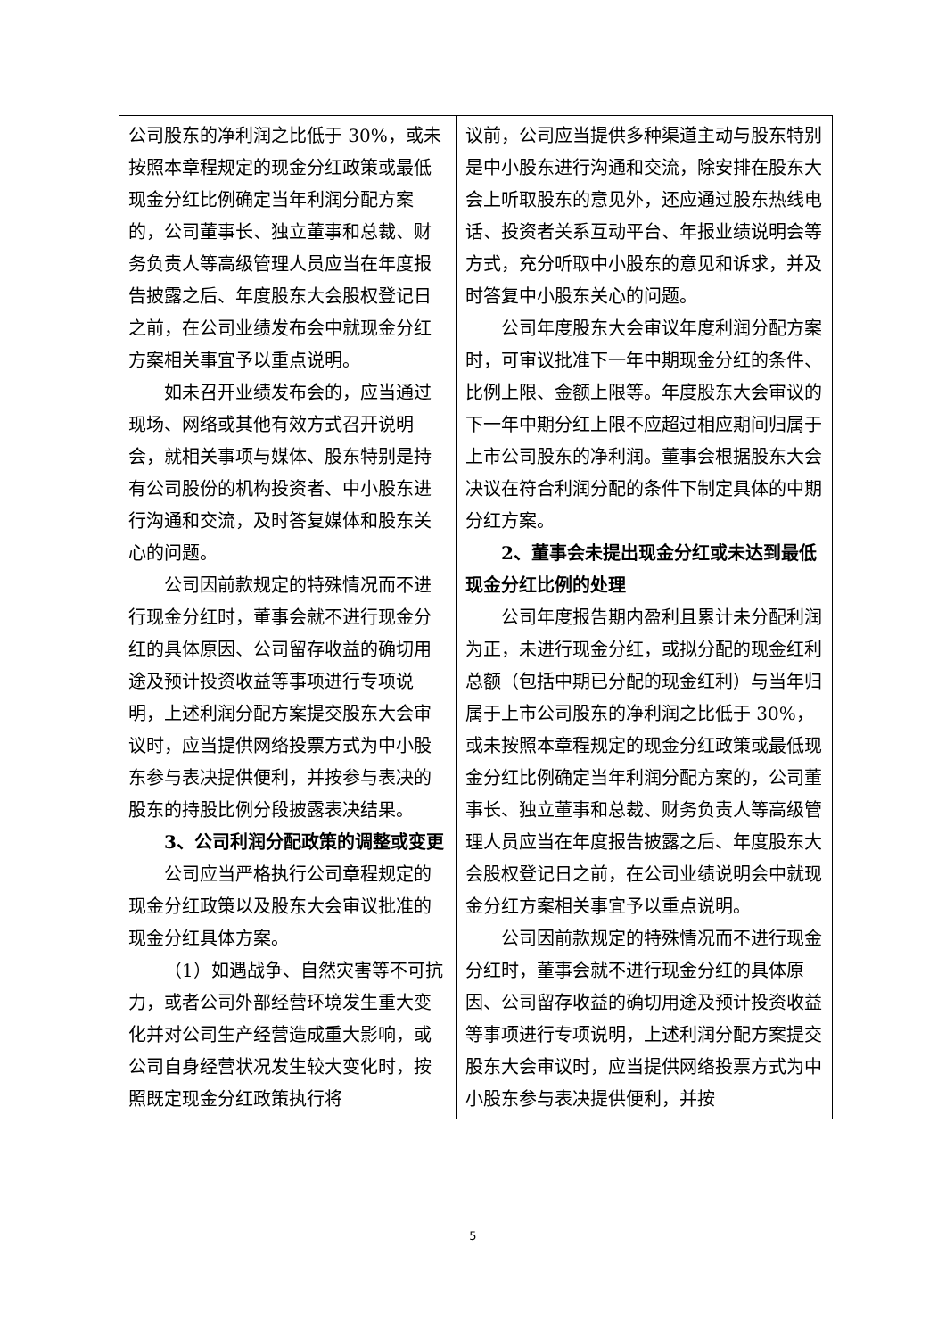| 公司股东的净利润之比低于 30%，或未按照本章程规定的现金分红政策或最低现金分红比例确定当年利润分配方案的，公司董事长、独立董事和总裁、财务负责人等高级管理人员应当在年度报告披露之后、年度股东大会股权登记日之前，在公司业绩发布会中就现金分红方案相关事宜予以重点说明。 如未召开业绩发布会的，应当通过现场、网络或其他有效方式召开说明会，就相关事项与媒体、股东特别是持有公司股份的机构投资者、中小股东进行沟通和交流，及时答复媒体和股东关心的问题。 公司因前款规定的特殊情况而不进行现金分红时，董事会就不进行现金分红的具体原因、公司留存收益的确切用途及预计投资收益等事项进行专项说明，上述利润分配方案提交股东大会审议时，应当提供网络投票方式为中小股东参与表决提供便利，并按参与表决的股东的持股比例分段披露表决结果。 3、公司利润分配政策的调整或变更 公司应当严格执行公司章程规定的现金分红政策以及股东大会审议批准的现金分红具体方案。 （1）如遇战争、自然灾害等不可抗力，或者公司外部经营环境发生重大变化并对公司生产经营造成重大影响，或公司自身经营状况发生较大变化时，按照既定现金分红政策执行将 | 议前，公司应当提供多种渠道主动与股东特别是中小股东进行沟通和交流，除安排在股东大会上听取股东的意见外，还应通过股东热线电话、投资者关系互动平台、年报业绩说明会等方式，充分听取中小股东的意见和诉求，并及时答复中小股东关心的问题。 公司年度股东大会审议年度利润分配方案时，可审议批准下一年中期现金分红的条件、比例上限、金额上限等。年度股东大会审议的下一年中期分红上限不应超过相应期间归属于上市公司股东的净利润。董事会根据股东大会决议在符合利润分配的条件下制定具体的中期分红方案。 2、董事会未提出现金分红或未达到最低现金分红比例的处理 公司年度报告期内盈利且累计未分配利润为正，未进行现金分红，或拟分配的现金红利总额（包括中期已分配的现金红利）与当年归属于上市公司股东的净利润之比低于 30%，或未按照本章程规定的现金分红政策或最低现金分红比例确定当年利润分配方案的，公司董事长、独立董事和总裁、财务负责人等高级管理人员应当在年度报告披露之后、年度股东大会股权登记日之前，在公司业绩说明会中就现金分红方案相关事宜予以重点说明。 公司因前款规定的特殊情况而不进行现金分红时，董事会就不进行现金分红的具体原因、公司留存收益的确切用途及预计投资收益等事项进行专项说明，上述利润分配方案提交股东大会审议时，应当提供网络投票方式为中小股东参与表决提供便利，并按 |
5